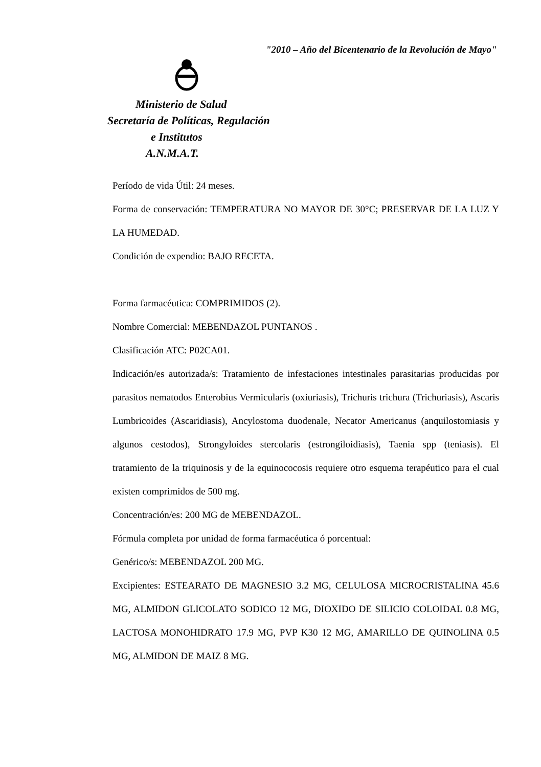"2010 – Año del Bicentenario de la Revolución de Mayo"
Ministerio de Salud
Secretaría de Políticas, Regulación
e Institutos
A.N.M.A.T.
Período de vida Útil: 24 meses.
Forma de conservación: TEMPERATURA NO MAYOR DE 30°C; PRESERVAR DE LA LUZ Y LA HUMEDAD.
Condición de expendio: BAJO RECETA.
Forma farmacéutica: COMPRIMIDOS (2).
Nombre Comercial: MEBENDAZOL PUNTANOS .
Clasificación ATC: P02CA01.
Indicación/es autorizada/s: Tratamiento de infestaciones intestinales parasitarias producidas por parasitos nematodos Enterobius Vermicularis (oxiuriasis), Trichuris trichura (Trichuriasis), Ascaris Lumbricoides (Ascaridiasis), Ancylostoma duodenale, Necator Americanus (anquilostomiasis y algunos cestodos), Strongyloides stercolaris (estrongiloidiasis), Taenia spp (teniasis). El tratamiento de la triquinosis y de la equinococosis requiere otro esquema terapéutico para el cual existen comprimidos de 500 mg.
Concentración/es: 200 MG de MEBENDAZOL.
Fórmula completa por unidad de forma farmacéutica ó porcentual:
Genérico/s: MEBENDAZOL 200 MG.
Excipientes: ESTEARATO DE MAGNESIO 3.2 MG, CELULOSA MICROCRISTALINA 45.6 MG, ALMIDON GLICOLATO SODICO 12 MG, DIOXIDO DE SILICIO COLOIDAL 0.8 MG, LACTOSA MONOHIDRATO 17.9 MG, PVP K30 12 MG, AMARILLO DE QUINOLINA 0.5 MG, ALMIDON DE MAIZ 8 MG.